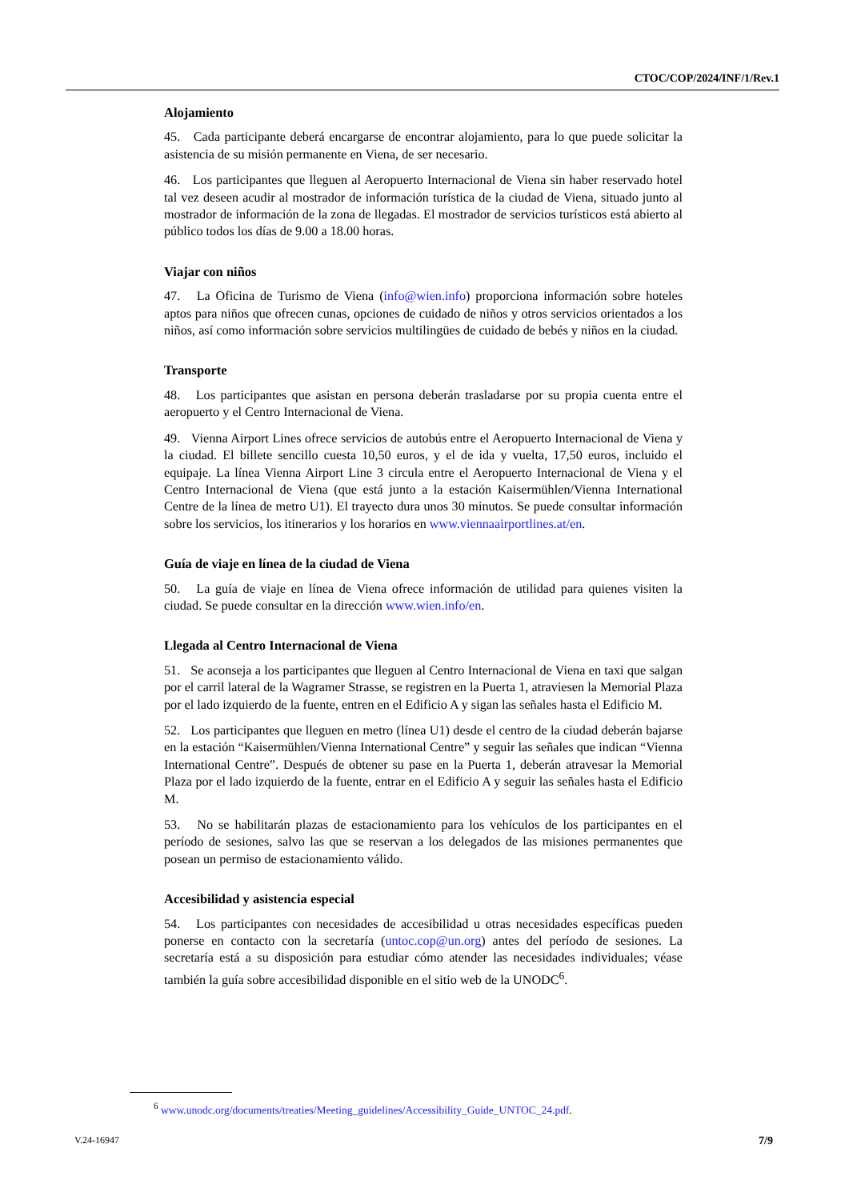CTOC/COP/2024/INF/1/Rev.1
Alojamiento
45. Cada participante deberá encargarse de encontrar alojamiento, para lo que puede solicitar la asistencia de su misión permanente en Viena, de ser necesario.
46. Los participantes que lleguen al Aeropuerto Internacional de Viena sin haber reservado hotel tal vez deseen acudir al mostrador de información turística de la ciudad de Viena, situado junto al mostrador de información de la zona de llegadas. El mostrador de servicios turísticos está abierto al público todos los días de 9.00 a 18.00 horas.
Viajar con niños
47. La Oficina de Turismo de Viena (info@wien.info) proporciona información sobre hoteles aptos para niños que ofrecen cunas, opciones de cuidado de niños y otros servicios orientados a los niños, así como información sobre servicios multilingües de cuidado de bebés y niños en la ciudad.
Transporte
48. Los participantes que asistan en persona deberán trasladarse por su propia cuenta entre el aeropuerto y el Centro Internacional de Viena.
49. Vienna Airport Lines ofrece servicios de autobús entre el Aeropuerto Internacional de Viena y la ciudad. El billete sencillo cuesta 10,50 euros, y el de ida y vuelta, 17,50 euros, incluido el equipaje. La línea Vienna Airport Line 3 circula entre el Aeropuerto Internacional de Viena y el Centro Internacional de Viena (que está junto a la estación Kaisermühlen/Vienna International Centre de la línea de metro U1). El trayecto dura unos 30 minutos. Se puede consultar información sobre los servicios, los itinerarios y los horarios en www.viennaairportlines.at/en.
Guía de viaje en línea de la ciudad de Viena
50. La guía de viaje en línea de Viena ofrece información de utilidad para quienes visiten la ciudad. Se puede consultar en la dirección www.wien.info/en.
Llegada al Centro Internacional de Viena
51. Se aconseja a los participantes que lleguen al Centro Internacional de Viena en taxi que salgan por el carril lateral de la Wagramer Strasse, se registren en la Puerta 1, atraviesen la Memorial Plaza por el lado izquierdo de la fuente, entren en el Edificio A y sigan las señales hasta el Edificio M.
52. Los participantes que lleguen en metro (línea U1) desde el centro de la ciudad deberán bajarse en la estación “Kaisermühlen/Vienna International Centre” y seguir las señales que indican “Vienna International Centre”. Después de obtener su pase en la Puerta 1, deberán atravesar la Memorial Plaza por el lado izquierdo de la fuente, entrar en el Edificio A y seguir las señales hasta el Edificio M.
53. No se habilitarán plazas de estacionamiento para los vehículos de los participantes en el período de sesiones, salvo las que se reservan a los delegados de las misiones permanentes que posean un permiso de estacionamiento válido.
Accesibilidad y asistencia especial
54. Los participantes con necesidades de accesibilidad u otras necesidades específicas pueden ponerse en contacto con la secretaría (untoc.cop@un.org) antes del período de sesiones. La secretaría está a su disposición para estudiar cómo atender las necesidades individuales; véase también la guía sobre accesibilidad disponible en el sitio web de la UNODC<sup>6</sup>.
<sup>6</sup> www.unodc.org/documents/treaties/Meeting_guidelines/Accessibility_Guide_UNTOC_24.pdf.
V.24-16947 7/9